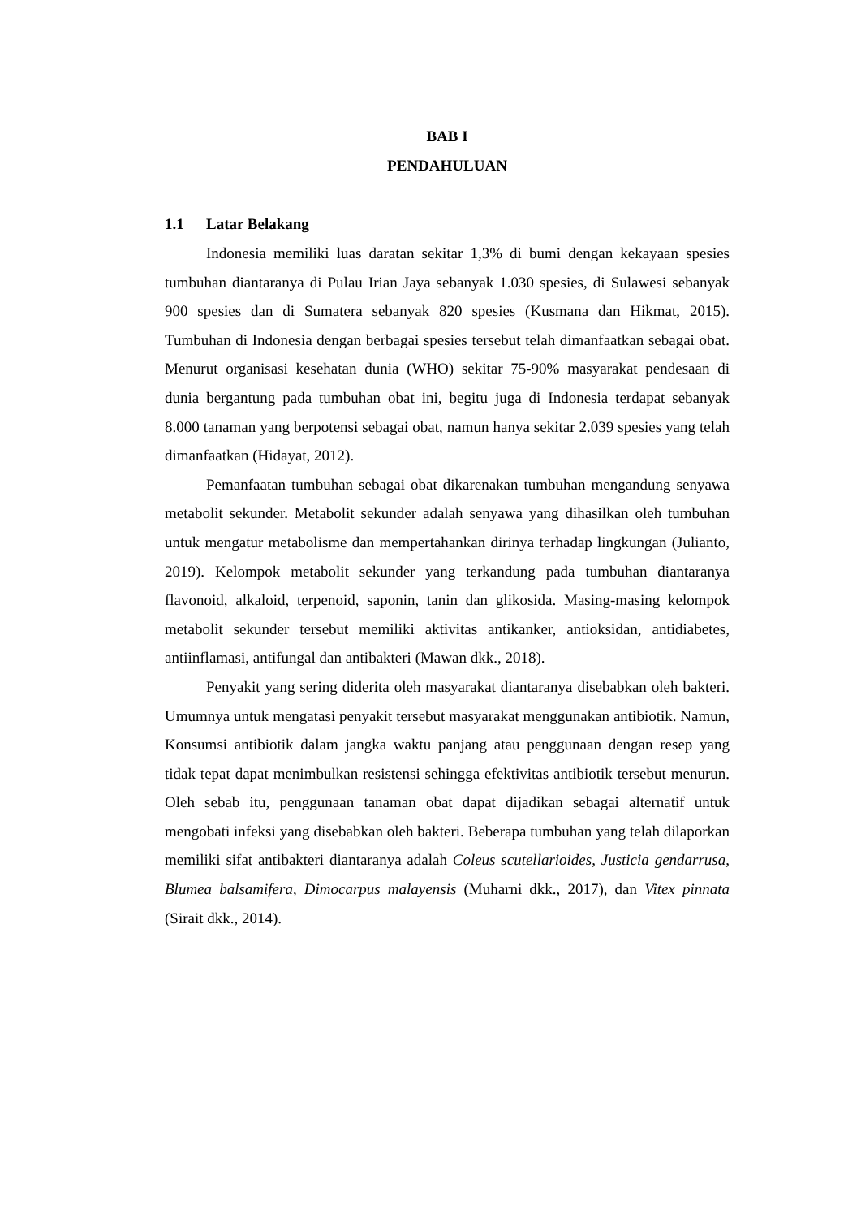BAB I
PENDAHULUAN
1.1 Latar Belakang
Indonesia memiliki luas daratan sekitar 1,3% di bumi dengan kekayaan spesies tumbuhan diantaranya di Pulau Irian Jaya sebanyak 1.030 spesies, di Sulawesi sebanyak 900 spesies dan di Sumatera sebanyak 820 spesies (Kusmana dan Hikmat, 2015). Tumbuhan di Indonesia dengan berbagai spesies tersebut telah dimanfaatkan sebagai obat. Menurut organisasi kesehatan dunia (WHO) sekitar 75-90% masyarakat pendesaan di dunia bergantung pada tumbuhan obat ini, begitu juga di Indonesia terdapat sebanyak 8.000 tanaman yang berpotensi sebagai obat, namun hanya sekitar 2.039 spesies yang telah dimanfaatkan (Hidayat, 2012).
Pemanfaatan tumbuhan sebagai obat dikarenakan tumbuhan mengandung senyawa metabolit sekunder. Metabolit sekunder adalah senyawa yang dihasilkan oleh tumbuhan untuk mengatur metabolisme dan mempertahankan dirinya terhadap lingkungan (Julianto, 2019). Kelompok metabolit sekunder yang terkandung pada tumbuhan diantaranya flavonoid, alkaloid, terpenoid, saponin, tanin dan glikosida. Masing-masing kelompok metabolit sekunder tersebut memiliki aktivitas antikanker, antioksidan, antidiabetes, antiinflamasi, antifungal dan antibakteri (Mawan dkk., 2018).
Penyakit yang sering diderita oleh masyarakat diantaranya disebabkan oleh bakteri. Umumnya untuk mengatasi penyakit tersebut masyarakat menggunakan antibiotik. Namun, Konsumsi antibiotik dalam jangka waktu panjang atau penggunaan dengan resep yang tidak tepat dapat menimbulkan resistensi sehingga efektivitas antibiotik tersebut menurun. Oleh sebab itu, penggunaan tanaman obat dapat dijadikan sebagai alternatif untuk mengobati infeksi yang disebabkan oleh bakteri. Beberapa tumbuhan yang telah dilaporkan memiliki sifat antibakteri diantaranya adalah Coleus scutellarioides, Justicia gendarrusa, Blumea balsamifera, Dimocarpus malayensis (Muharni dkk., 2017), dan Vitex pinnata (Sirait dkk., 2014).